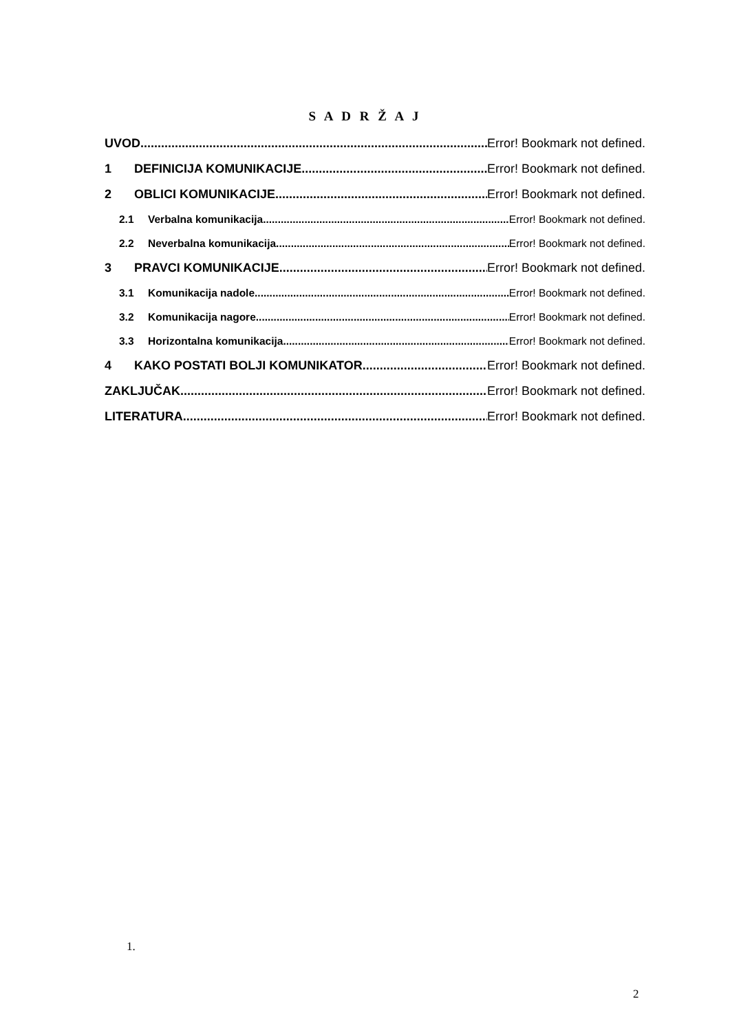S A D R Ž A J
UVOD Error! Bookmark not defined.
1 DEFINICIJA KOMUNIKACIJE Error! Bookmark not defined.
2 OBLICI KOMUNIKACIJE Error! Bookmark not defined.
2.1 Verbalna komunikacija Error! Bookmark not defined.
2.2 Neverbalna komunikacija Error! Bookmark not defined.
3 PRAVCI KOMUNIKACIJE Error! Bookmark not defined.
3.1 Komunikacija nadole Error! Bookmark not defined.
3.2 Komunikacija nagore Error! Bookmark not defined.
3.3 Horizontalna komunikacija Error! Bookmark not defined.
4 KAKO POSTATI BOLJI KOMUNIKATOR Error! Bookmark not defined.
ZAKLJUČAK Error! Bookmark not defined.
LITERATURA Error! Bookmark not defined.
1.
2